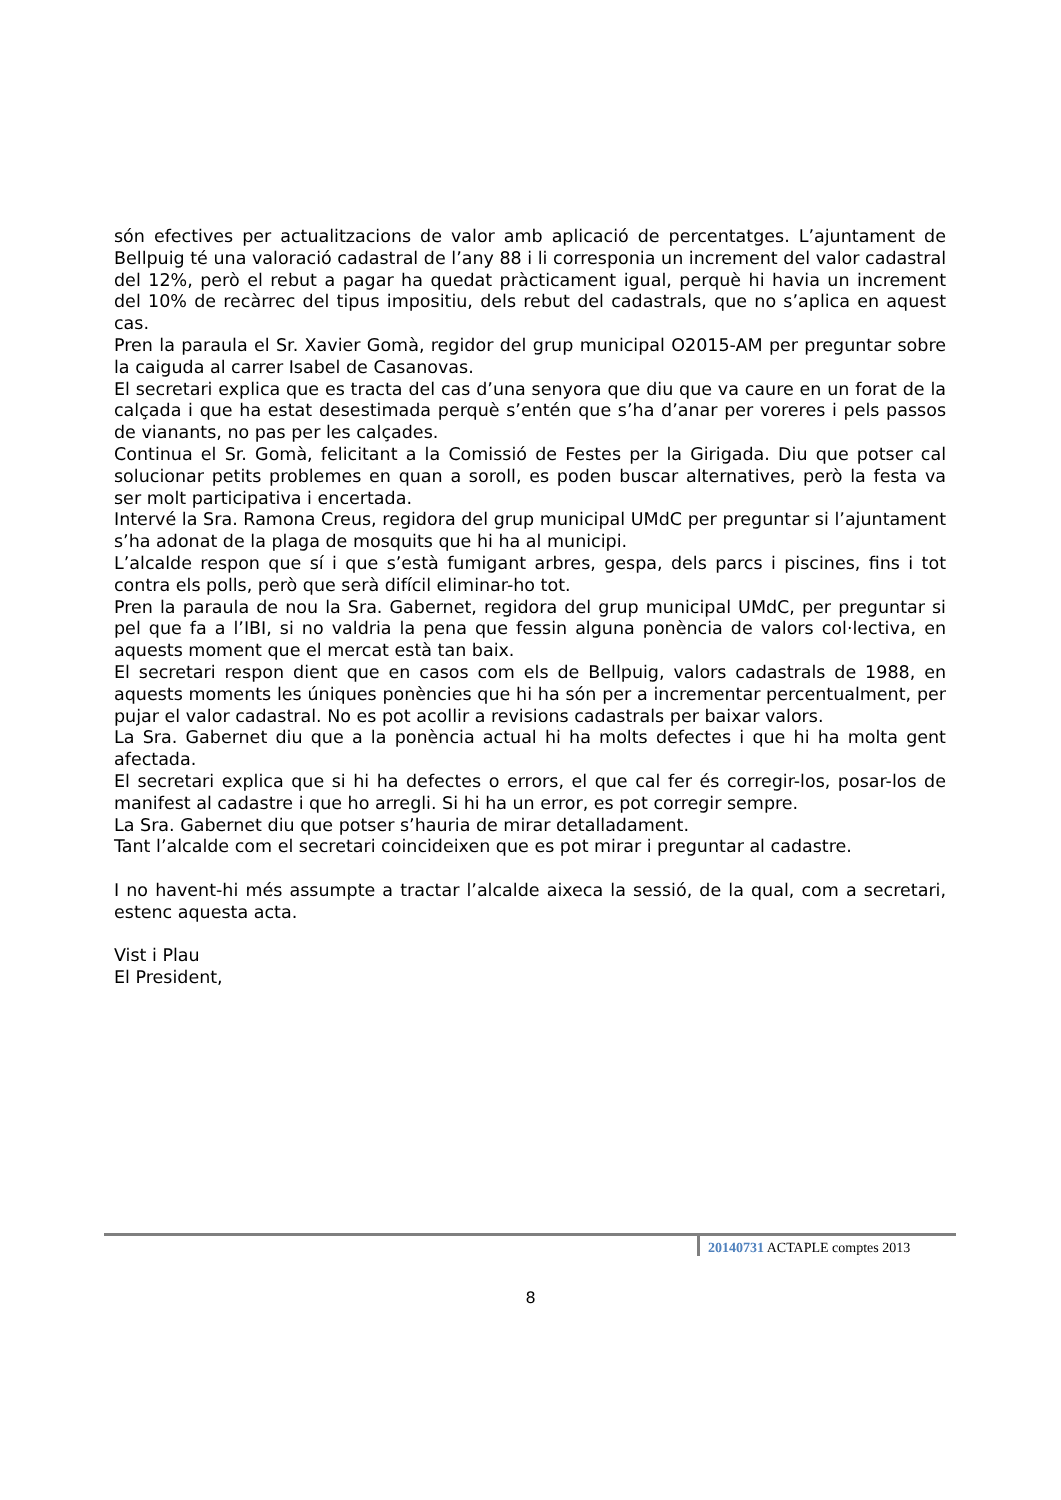són efectives per actualitzacions de valor amb aplicació de percentatges. L’ajuntament de Bellpuig té una valoració cadastral de l’any 88 i li corresponia un increment del valor cadastral del 12%, però el rebut a pagar ha quedat pràcticament igual, perquè hi havia un increment del 10% de recàrrec del tipus impositiu, dels rebut del cadastrals, que no s’aplica en aquest cas.
Pren la paraula el Sr. Xavier Gomà, regidor del grup municipal O2015-AM per preguntar sobre la caiguda al carrer Isabel de Casanovas.
El secretari explica que es tracta del cas d’una senyora que diu que va caure en un forat de la calçada i que ha estat desestimada perquè s’entén que s’ha d’anar per voreres i pels passos de vianants, no pas per les calçades.
Continua el Sr. Gomà, felicitant a la Comissió de Festes per la Girigada. Diu que potser cal solucionar petits problemes en quan a soroll, es poden buscar alternatives, però la festa va ser molt participativa i encertada.
Intervé la Sra. Ramona Creus, regidora del grup municipal UMdC per preguntar si l’ajuntament s’ha adonat de la plaga de mosquits que hi ha al municipi.
L’alcalde respon que sí i que s’està fumigant arbres, gespa, dels parcs i piscines, fins i tot contra els polls, però que serà difícil eliminar-ho tot.
Pren la paraula de nou la Sra. Gabernet, regidora del grup municipal UMdC, per preguntar si pel que fa a l’IBI, si no valdria la pena que fessin alguna ponència de valors col·lectiva, en aquests moment que el mercat està tan baix.
El secretari respon dient que en casos com els de Bellpuig, valors cadastrals de 1988, en aquests moments les úniques ponències que hi ha són per a incrementar percentualment, per pujar el valor cadastral. No es pot acollir a revisions cadastrals per baixar valors.
La Sra. Gabernet diu que a la ponència actual hi ha molts defectes i que hi ha molta gent afectada.
El secretari explica que si hi ha defectes o errors, el que cal fer és corregir-los, posar-los de manifest al cadastre i que ho arregli. Si hi ha un error, es pot corregir sempre.
La Sra. Gabernet diu que potser s’hauria de mirar detalladament.
Tant l’alcalde com el secretari coincideixen que es pot mirar i preguntar al cadastre.
I no havent-hi més assumpte a tractar l’alcalde aixeca la sessió, de la qual, com a secretari, estenc aquesta acta.
Vist i Plau
El President,
20140731 ACTAPLE comptes 2013
8